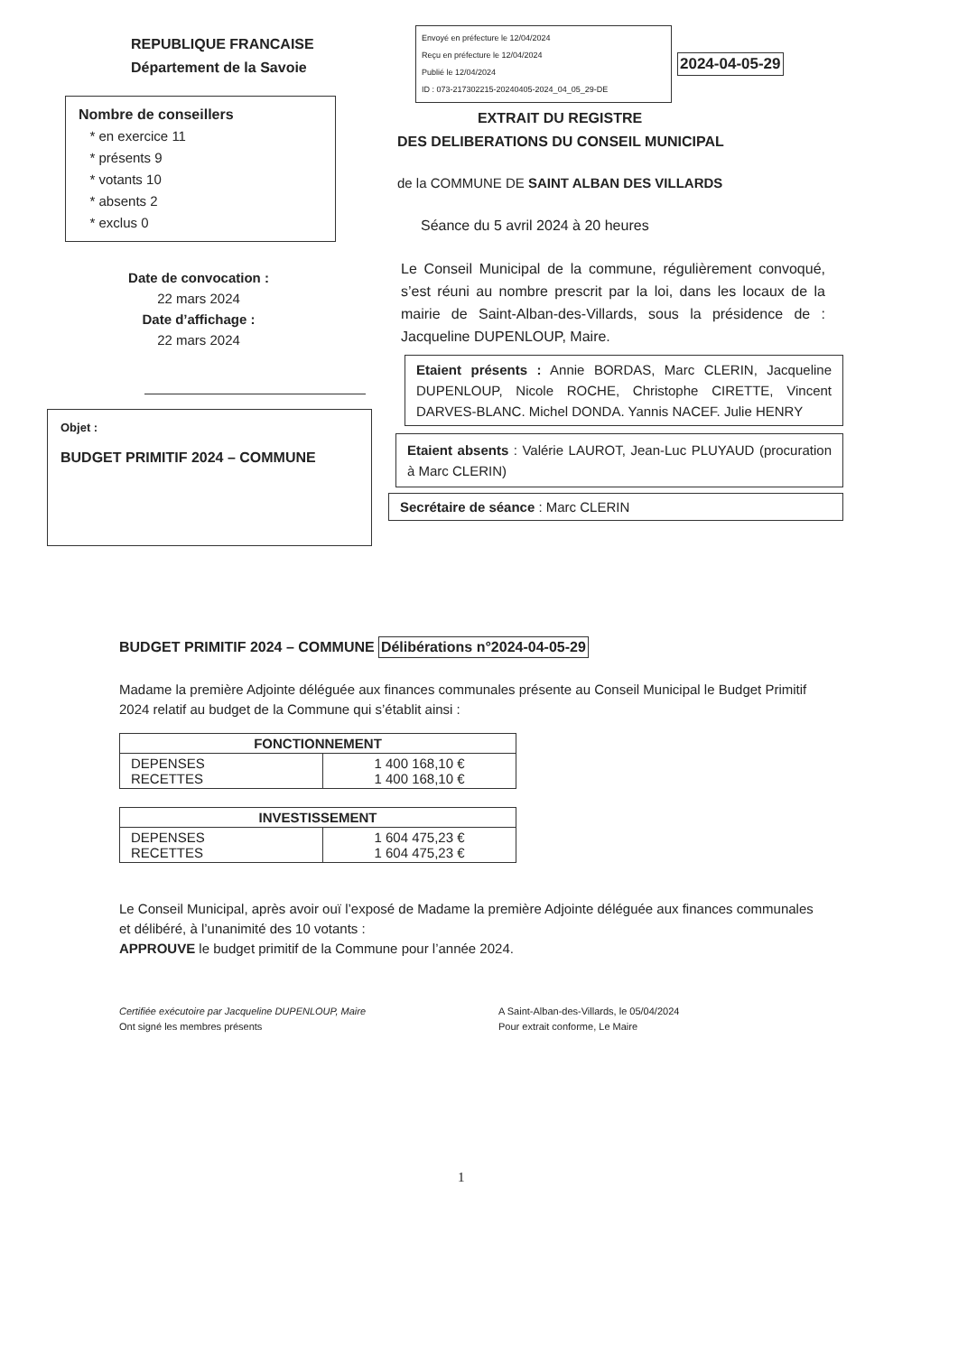REPUBLIQUE FRANCAISE
Département de la Savoie
Nombre de conseillers
* en exercice 11
* présents 9
* votants 10
* absents 2
* exclus 0
Date de convocation :
22 mars 2024
Date d’affichage :
22 mars 2024
Objet :
BUDGET PRIMITIF 2024 – COMMUNE
Envoyé en préfecture le 12/04/2024
Reçu en préfecture le 12/04/2024
Publié le 12/04/2024
ID : 073-217302215-20240405-2024_04_05_29-DE
2024-04-05-29
EXTRAIT DU REGISTRE
DES DELIBERATIONS DU CONSEIL MUNICIPAL
de la COMMUNE DE SAINT ALBAN DES VILLARDS
Séance du 5 avril 2024 à 20 heures
Le Conseil Municipal de la commune, régulièrement convoqué, s’est réuni au nombre prescrit par la loi, dans les locaux de la mairie de Saint-Alban-des-Villards, sous la présidence de : Jacqueline DUPENLOUP, Maire.
Etaient présents : Annie BORDAS, Marc CLERIN, Jacqueline DUPENLOUP, Nicole ROCHE, Christophe CIRETTE, Vincent DARVES-BLANC. Michel DONDA. Yannis NACEF. Julie HENRY
Etaient absents : Valérie LAUROT, Jean-Luc PLUYAUD (procuration à Marc CLERIN)
Secrétaire de séance : Marc CLERIN
BUDGET PRIMITIF 2024 – COMMUNE
Délibérations n°2024-04-05-29
Madame la première Adjointe déléguée aux finances communales présente au Conseil Municipal le Budget Primitif 2024 relatif au budget de la Commune qui s’établit ainsi :
| FONCTIONNEMENT | |
| --- | --- |
| DEPENSES RECETTES | 1 400 168,10 € 1 400 168,10 € |
| INVESTISSEMENT | |
| --- | --- |
| DEPENSES RECETTES | 1 604 475,23 € 1 604 475,23 € |
Le Conseil Municipal, après avoir ouï l’exposé de Madame la première Adjointe déléguée aux finances communales et délibéré, à l’unanimité des 10 votants :
APPROUVE le budget primitif de la Commune pour l’année 2024.
Certifiée exécutoire par Jacqueline DUPENLOUP, Maire
Ont signé les membres présents
A Saint-Alban-des-Villards, le 05/04/2024
Pour extrait conforme, Le Maire
1